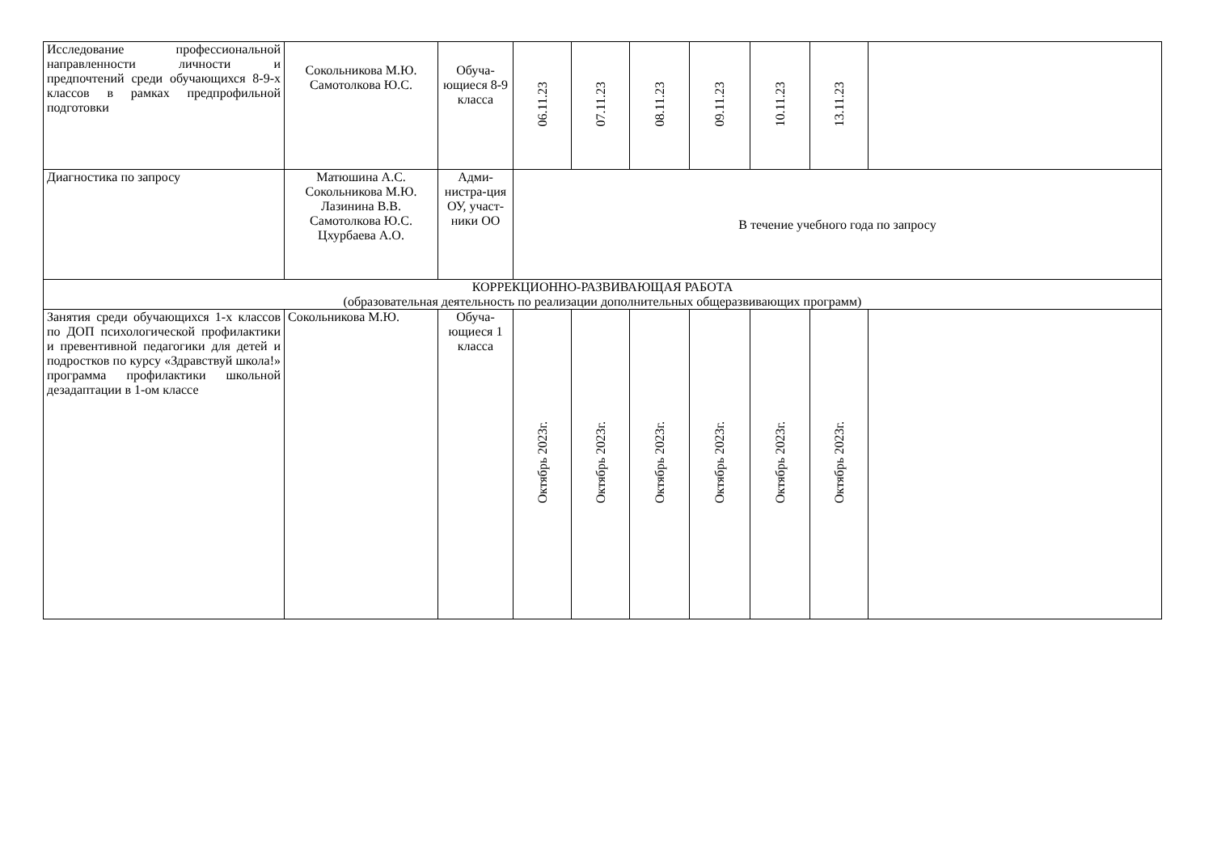| Исследование профессиональной направленности личности и предпочтений среди обучающихся 8-9-х классов в рамках предпрофильной подготовки | Сокольникова М.Ю. Самотолкова Ю.С. | Обуча-ющиеся 8-9 класса | 06.11.23 | 07.11.23 | 08.11.23 | 09.11.23 | 10.11.23 | 13.11.23 | |
| Диагностика по запросу | Матюшина А.С. Сокольникова М.Ю. Лазинина В.В. Самотолкова Ю.С. Цхурбаева А.О. | Адми-нистра-ция ОУ, участ-ники ОО | В течение учебного года по запросу | | | | | | |
| КОРРЕКЦИОННО-РАЗВИВАЮЩАЯ РАБОТА (образовательная деятельность по реализации дополнительных общеразвивающих программ) | | | | | | | | | |
| Занятия среди обучающихся 1-х классов по ДОП психологической профилактики и превентивной педагогики для детей и подростков по курсу «Здравствуй школа!» программа профилактики школьной дезадаптации в 1-ом классе | Сокольникова М.Ю. | Обуча-ющиеся 1 класса | Октябрь 2023г. | Октябрь 2023г. | Октябрь 2023г. | Октябрь 2023г. | Октябрь 2023г. | Октябрь 2023г. | |